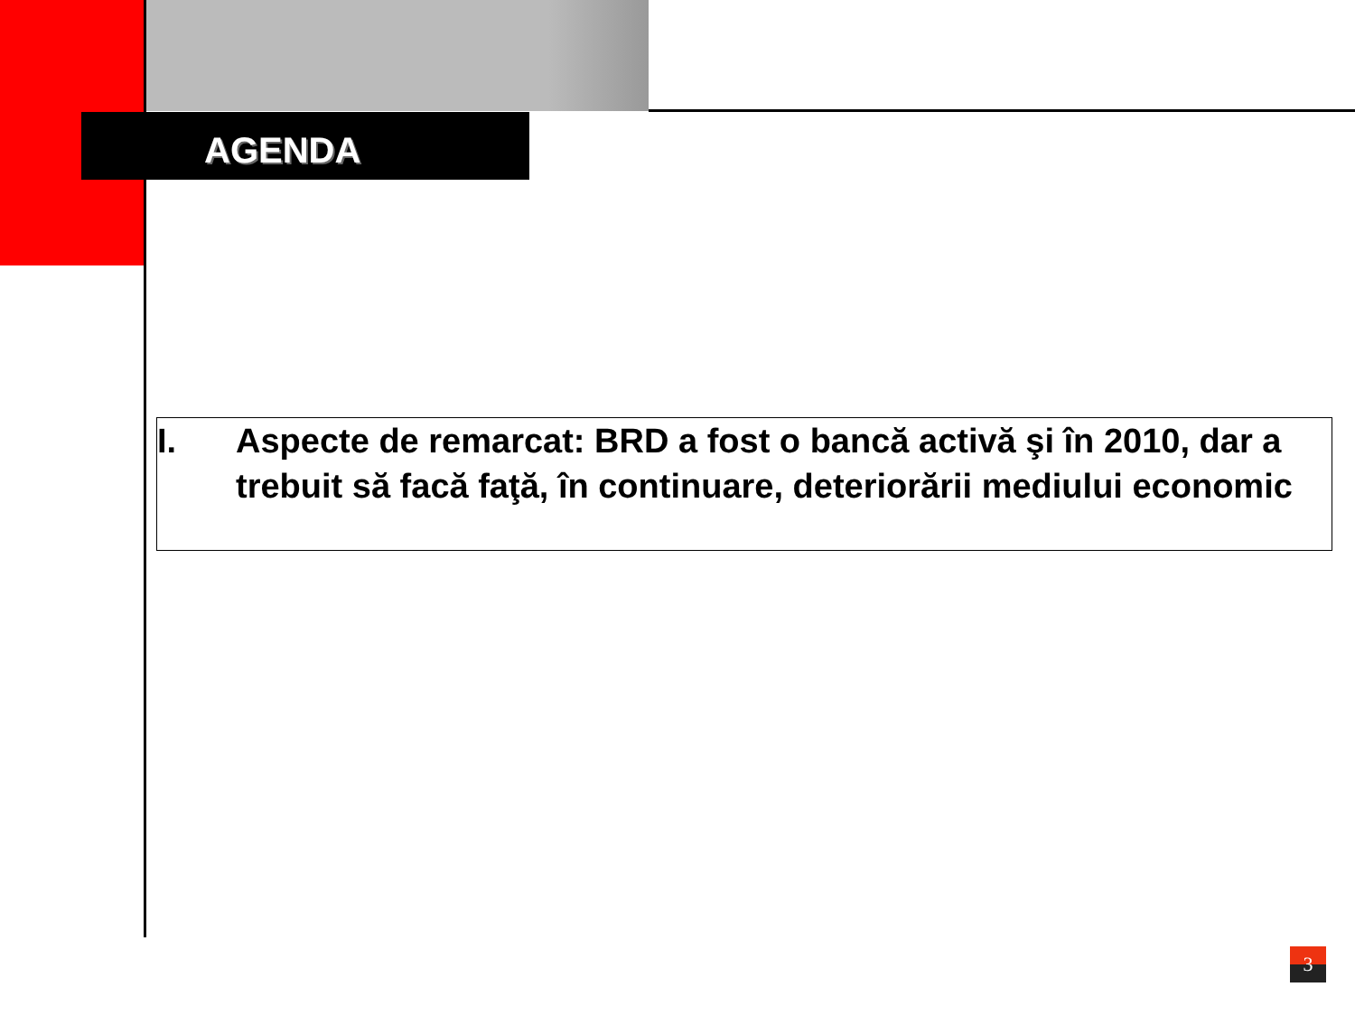AGENDA
I. Aspecte de remarcat: BRD a fost o bancă activă şi în 2010, dar a trebuit să facă faţă, în continuare, deteriorării mediului economic
3